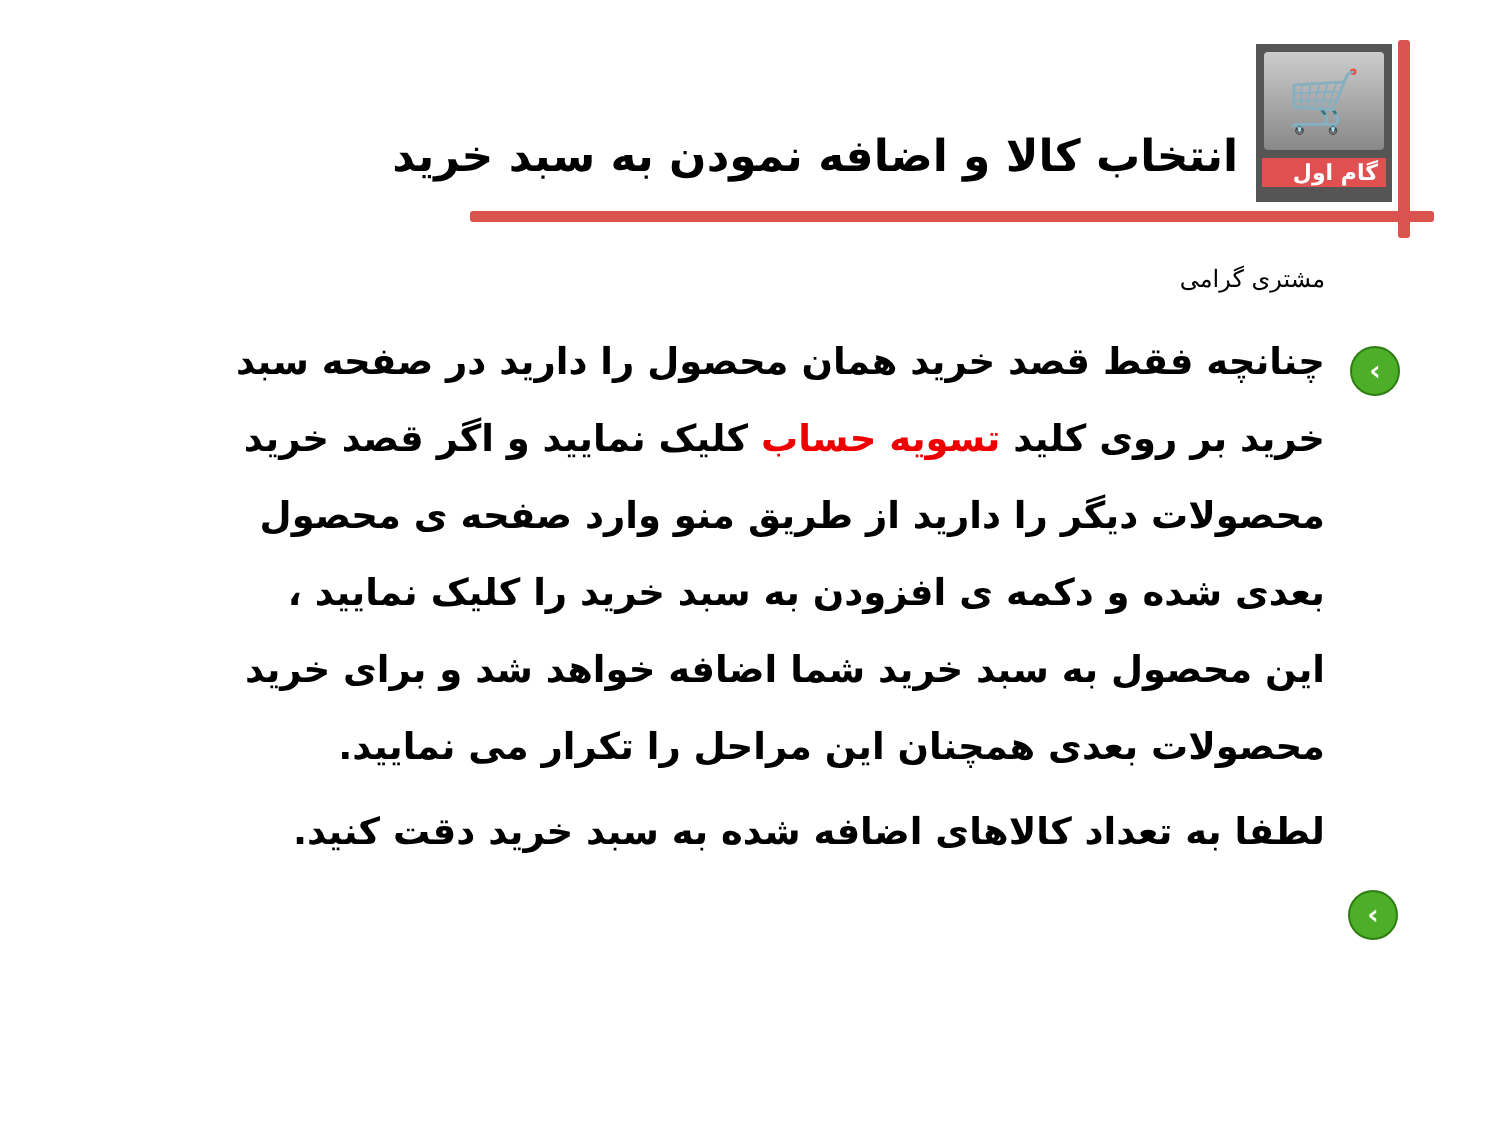🛒
گام اول
انتخاب کالا و اضافه نمودن به سبد خرید
‹
‹
مشتری گرامی
چنانچه فقط قصد خرید همان محصول را دارید در صفحه سبد خرید بر روی کلید تسویه حساب کلیک نمایید و اگر قصد خرید محصولات دیگر را دارید از طریق منو وارد صفحه ی محصول بعدی شده و دکمه ی افزودن به سبد خرید را کلیک نمایید ، این محصول به سبد خرید شما اضافه خواهد شد و برای خرید محصولات بعدی همچنان این مراحل را تکرار می نمایید.
لطفا به تعداد کالاهای اضافه شده به سبد خرید دقت کنید.